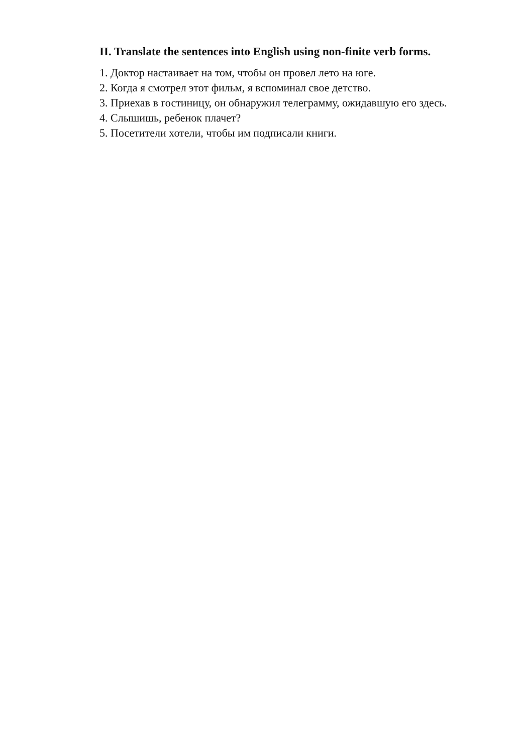II. Translate the sentences into English using non-finite verb forms.
1. Доктор настаивает на том, чтобы он провел лето на юге.
2. Когда я смотрел этот фильм, я вспоминал свое детство.
3. Приехав в гостиницу, он обнаружил телеграмму, ожидавшую его здесь.
4. Слышишь, ребенок плачет?
5. Посетители хотели, чтобы им подписали книги.